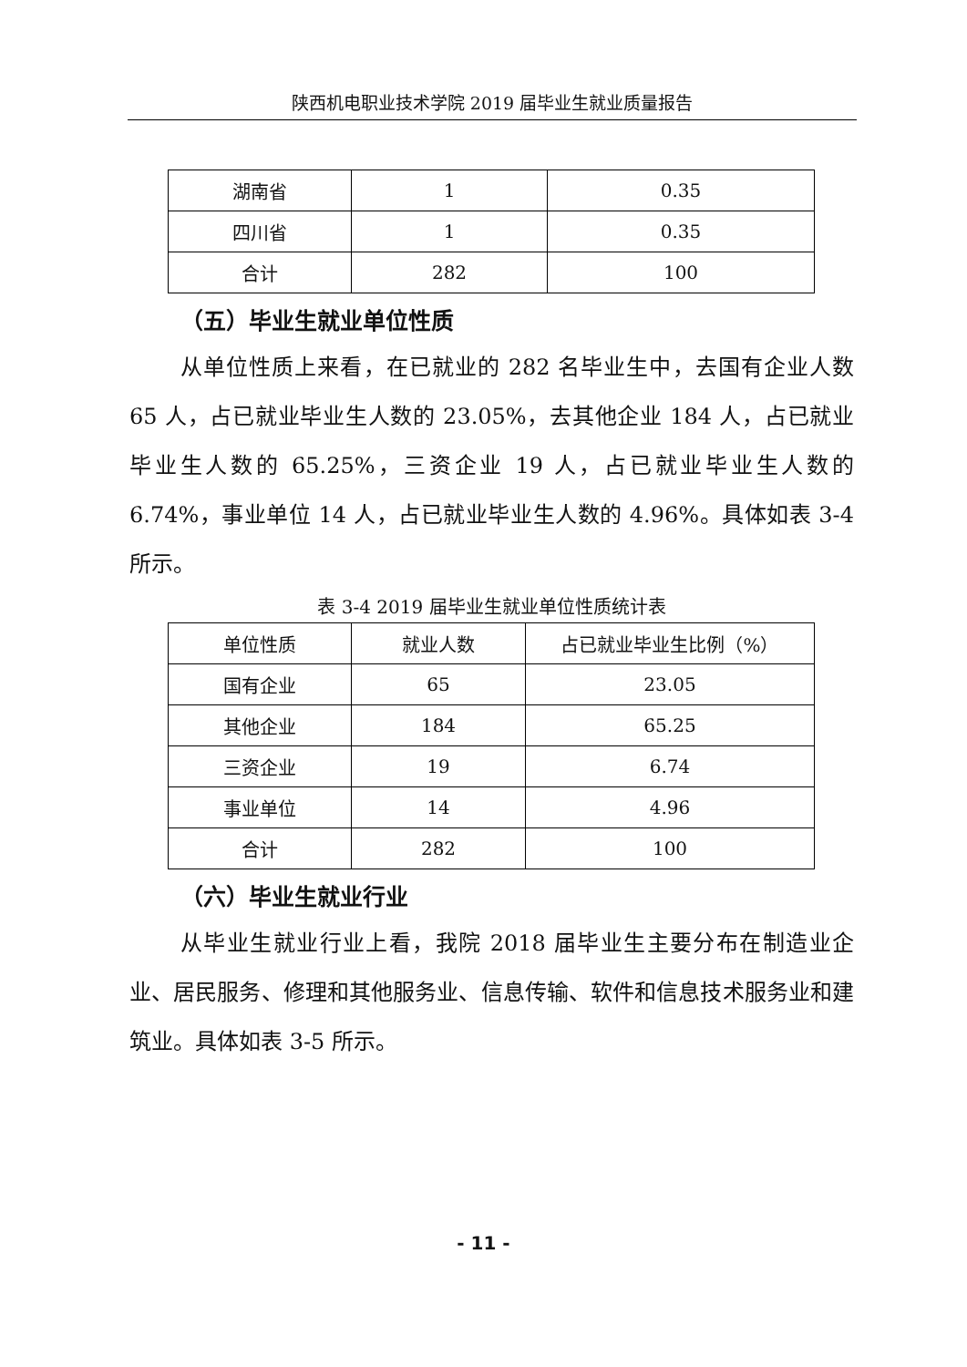陕西机电职业技术学院 2019 届毕业生就业质量报告
| 湖南省 | 1 | 0.35 |
| 四川省 | 1 | 0.35 |
| 合计 | 282 | 100 |
（五）毕业生就业单位性质
从单位性质上来看，在已就业的 282 名毕业生中，去国有企业人数 65 人，占已就业毕业生人数的 23.05%，去其他企业 184 人，占已就业毕业生人数的 65.25%，三资企业 19 人，占已就业毕业生人数的 6.74%，事业单位 14 人，占已就业毕业生人数的 4.96%。具体如表 3-4 所示。
表 3-4 2019 届毕业生就业单位性质统计表
| 单位性质 | 就业人数 | 占已就业毕业生比例（%） |
| --- | --- | --- |
| 国有企业 | 65 | 23.05 |
| 其他企业 | 184 | 65.25 |
| 三资企业 | 19 | 6.74 |
| 事业单位 | 14 | 4.96 |
| 合计 | 282 | 100 |
（六）毕业生就业行业
从毕业生就业行业上看，我院 2018 届毕业生主要分布在制造业企业、居民服务、修理和其他服务业、信息传输、软件和信息技术服务业和建筑业。具体如表 3-5 所示。
- 11 -